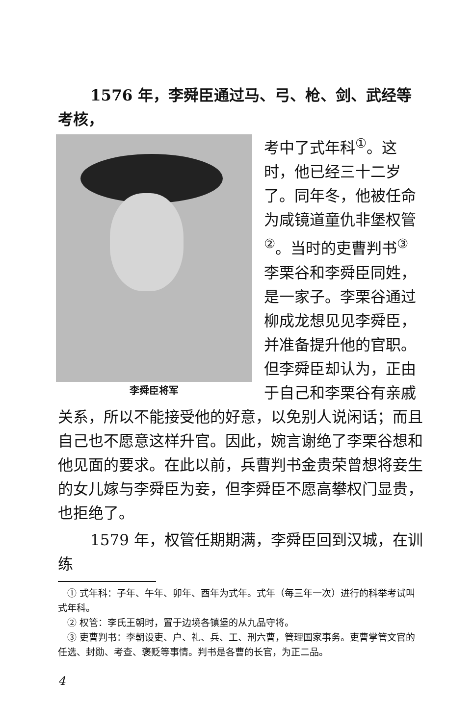1576 年，李舜臣通过马、弓、枪、剑、武经等考核，
李舜臣将军
考中了式年科<sup>①</sup>。这时，他已经三十二岁了。同年冬，他被任命为咸镜道童仇非堡权管<sup>②</sup>。当时的吏曹判书<sup>③</sup> 李栗谷和李舜臣同姓，是一家子。李栗谷通过柳成龙想见见李舜臣，并准备提升他的官职。但李舜臣却认为，正由于自己和李栗谷有亲戚关系，所以不能接受他的好意，以免别人说闲话；而且自己也不愿意这样升官。因此，婉言谢绝了李栗谷想和他见面的要求。在此以前，兵曹判书金贵荣曾想将妾生的女儿嫁与李舜臣为妾，但李舜臣不愿高攀权门显贵，也拒绝了。
1579 年，权管任期期满，李舜臣回到汉城，在训练
　① 式年科：子年、午年、卯年、酉年为式年。式年（每三年一次）进行的科举考试叫式年科。
　② 权管：李氏王朝时，置于边境各镇堡的从九品守将。
　③ 吏曹判书：李朝设吏、户、礼、兵、工、刑六曹，管理国家事务。吏曹掌管文官的任选、封勋、考查、褒贬等事情。判书是各曹的长官，为正二品。
4